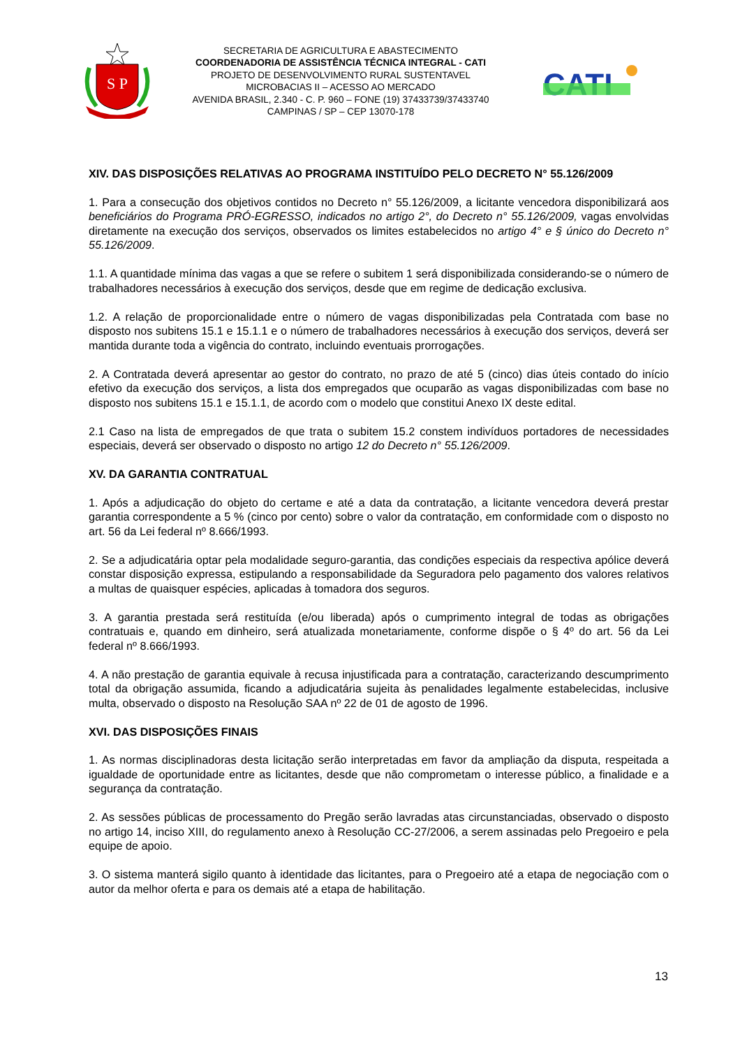S P
SECRETARIA DE AGRICULTURA E ABASTECIMENTO
COORDENADORIA DE ASSISTÊNCIA TÉCNICA INTEGRAL - CATI
PROJETO DE DESENVOLVIMENTO RURAL SUSTENTAVEL
MICROBACIAS II – ACESSO AO MERCADO
AVENIDA BRASIL, 2.340 - C. P. 960 – FONE (19) 37433739/37433740
CAMPINAS / SP – CEP 13070-178
CATI
XIV. DAS DISPOSIÇÕES RELATIVAS AO PROGRAMA INSTITUÍDO PELO DECRETO N° 55.126/2009
1. Para a consecução dos objetivos contidos no Decreto n° 55.126/2009, a licitante vencedora disponibilizará aos beneficiários do Programa PRÓ-EGRESSO, indicados no artigo 2°, do Decreto n° 55.126/2009, vagas envolvidas diretamente na execução dos serviços, observados os limites estabelecidos no artigo 4° e § único do Decreto n° 55.126/2009.
1.1. A quantidade mínima das vagas a que se refere o subitem 1 será disponibilizada considerando-se o número de trabalhadores necessários à execução dos serviços, desde que em regime de dedicação exclusiva.
1.2. A relação de proporcionalidade entre o número de vagas disponibilizadas pela Contratada com base no disposto nos subitens 15.1 e 15.1.1 e o número de trabalhadores necessários à execução dos serviços, deverá ser mantida durante toda a vigência do contrato, incluindo eventuais prorrogações.
2. A Contratada deverá apresentar ao gestor do contrato, no prazo de até 5 (cinco) dias úteis contado do início efetivo da execução dos serviços, a lista dos empregados que ocuparão as vagas disponibilizadas com base no disposto nos subitens 15.1 e 15.1.1, de acordo com o modelo que constitui Anexo IX deste edital.
2.1 Caso na lista de empregados de que trata o subitem 15.2 constem indivíduos portadores de necessidades especiais, deverá ser observado o disposto no artigo 12 do Decreto n° 55.126/2009.
XV. DA GARANTIA CONTRATUAL
1. Após a adjudicação do objeto do certame e até a data da contratação, a licitante vencedora deverá prestar garantia correspondente a 5 % (cinco por cento) sobre o valor da contratação, em conformidade com o disposto no art. 56 da Lei federal nº 8.666/1993.
2. Se a adjudicatária optar pela modalidade seguro-garantia, das condições especiais da respectiva apólice deverá constar disposição expressa, estipulando a responsabilidade da Seguradora pelo pagamento dos valores relativos a multas de quaisquer espécies, aplicadas à tomadora dos seguros.
3. A garantia prestada será restituída (e/ou liberada) após o cumprimento integral de todas as obrigações contratuais e, quando em dinheiro, será atualizada monetariamente, conforme dispõe o § 4º do art. 56 da Lei federal nº 8.666/1993.
4. A não prestação de garantia equivale à recusa injustificada para a contratação, caracterizando descumprimento total da obrigação assumida, ficando a adjudicatária sujeita às penalidades legalmente estabelecidas, inclusive multa, observado o disposto na Resolução SAA nº 22 de 01 de agosto de 1996.
XVI. DAS DISPOSIÇÕES FINAIS
1. As normas disciplinadoras desta licitação serão interpretadas em favor da ampliação da disputa, respeitada a igualdade de oportunidade entre as licitantes, desde que não comprometam o interesse público, a finalidade e a segurança da contratação.
2. As sessões públicas de processamento do Pregão serão lavradas atas circunstanciadas, observado o disposto no artigo 14, inciso XIII, do regulamento anexo à Resolução CC-27/2006, a serem assinadas pelo Pregoeiro e pela equipe de apoio.
3. O sistema manterá sigilo quanto à identidade das licitantes, para o Pregoeiro até a etapa de negociação com o autor da melhor oferta e para os demais até a etapa de habilitação.
13